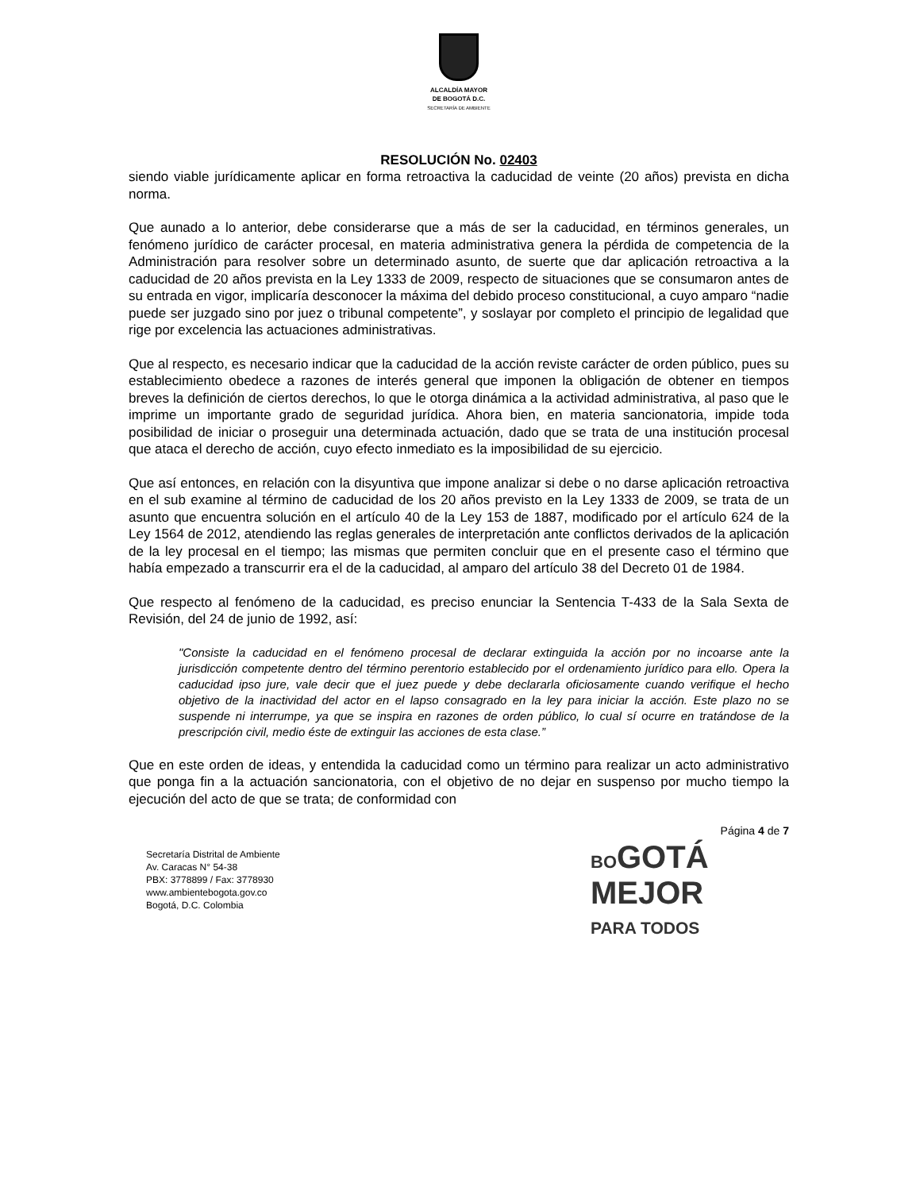ALCALDÍA MAYOR
DE BOGOTÁ D.C.
SECRETARÍA DE AMBIENTE
RESOLUCIÓN No. 02403
siendo viable jurídicamente aplicar en forma retroactiva la caducidad de veinte (20 años) prevista en dicha norma.
Que aunado a lo anterior, debe considerarse que a más de ser la caducidad, en términos generales, un fenómeno jurídico de carácter procesal, en materia administrativa genera la pérdida de competencia de la Administración para resolver sobre un determinado asunto, de suerte que dar aplicación retroactiva a la caducidad de 20 años prevista en la Ley 1333 de 2009, respecto de situaciones que se consumaron antes de su entrada en vigor, implicaría desconocer la máxima del debido proceso constitucional, a cuyo amparo “nadie puede ser juzgado sino por juez o tribunal competente”, y soslayar por completo el principio de legalidad que rige por excelencia las actuaciones administrativas.
Que al respecto, es necesario indicar que la caducidad de la acción reviste carácter de orden público, pues su establecimiento obedece a razones de interés general que imponen la obligación de obtener en tiempos breves la definición de ciertos derechos, lo que le otorga dinámica a la actividad administrativa, al paso que le imprime un importante grado de seguridad jurídica. Ahora bien, en materia sancionatoria, impide toda posibilidad de iniciar o proseguir una determinada actuación, dado que se trata de una institución procesal que ataca el derecho de acción, cuyo efecto inmediato es la imposibilidad de su ejercicio.
Que así entonces, en relación con la disyuntiva que impone analizar si debe o no darse aplicación retroactiva en el sub examine al término de caducidad de los 20 años previsto en la Ley 1333 de 2009, se trata de un asunto que encuentra solución en el artículo 40 de la Ley 153 de 1887, modificado por el artículo 624 de la Ley 1564 de 2012, atendiendo las reglas generales de interpretación ante conflictos derivados de la aplicación de la ley procesal en el tiempo; las mismas que permiten concluir que en el presente caso el término que había empezado a transcurrir era el de la caducidad, al amparo del artículo 38 del Decreto 01 de 1984.
Que respecto al fenómeno de la caducidad, es preciso enunciar la Sentencia T-433 de la Sala Sexta de Revisión, del 24 de junio de 1992, así:
"Consiste la caducidad en el fenómeno procesal de declarar extinguida la acción por no incoarse ante la jurisdicción competente dentro del término perentorio establecido por el ordenamiento jurídico para ello. Opera la caducidad ipso jure, vale decir que el juez puede y debe declararla oficiosamente cuando verifique el hecho objetivo de la inactividad del actor en el lapso consagrado en la ley para iniciar la acción. Este plazo no se suspende ni interrumpe, ya que se inspira en razones de orden público, lo cual sí ocurre en tratándose de la prescripción civil, medio éste de extinguir las acciones de esta clase.”
Que en este orden de ideas, y entendida la caducidad como un término para realizar un acto administrativo que ponga fin a la actuación sancionatoria, con el objetivo de no dejar en suspenso por mucho tiempo la ejecución del acto de que se trata; de conformidad con
Página 4 de 7
Secretaría Distrital de Ambiente
Av. Caracas N° 54-38
PBX: 3778899 / Fax: 3778930
www.ambientebogota.gov.co
Bogotá, D.C. Colombia
BOGOTÁ
MEJOR
PARA TODOS